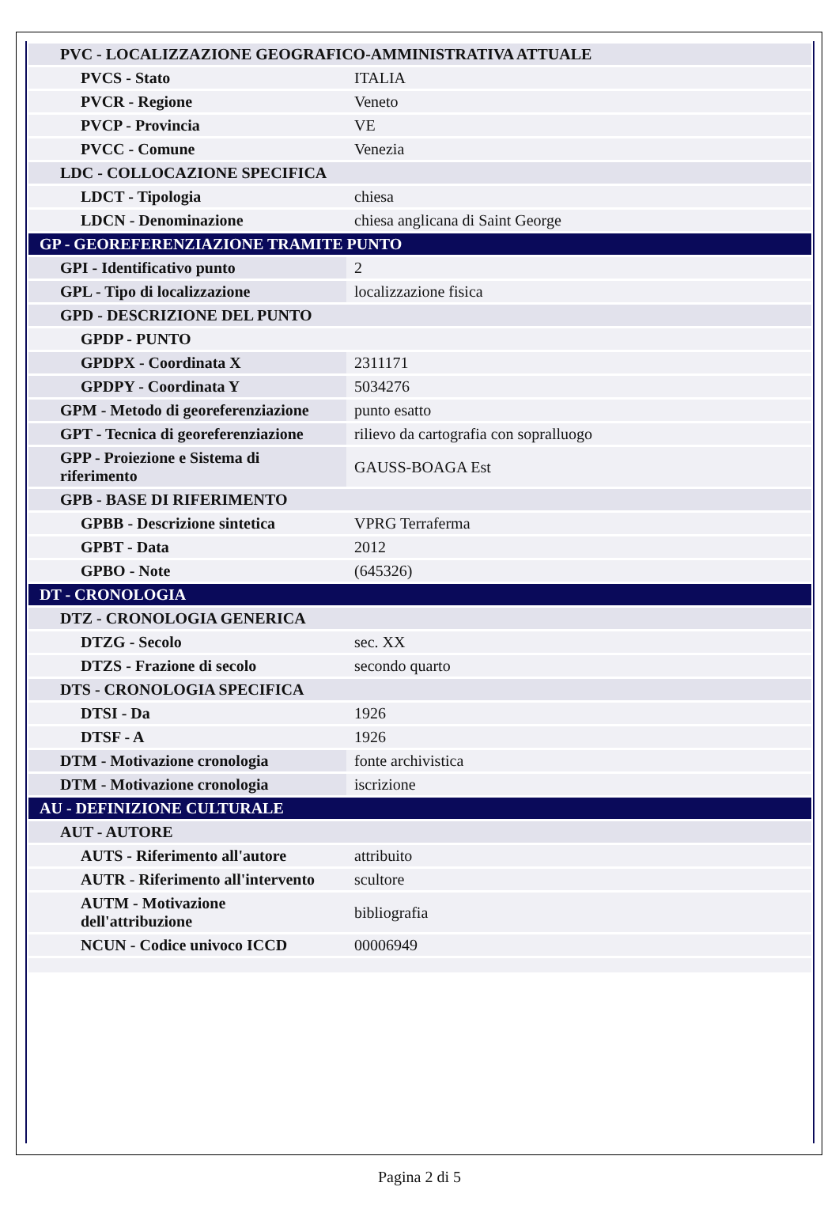| PVC - LOCALIZZAZIONE GEOGRAFICO-AMMINISTRATIVA ATTUALE | |
| PVCS - Stato | ITALIA |
| PVCR - Regione | Veneto |
| PVCP - Provincia | VE |
| PVCC - Comune | Venezia |
| LDC - COLLOCAZIONE SPECIFICA | |
| LDCT - Tipologia | chiesa |
| LDCN - Denominazione | chiesa anglicana di Saint George |
| GP - GEOREFERENZIAZIONE TRAMITE PUNTO | |
| GPI - Identificativo punto | 2 |
| GPL - Tipo di localizzazione | localizzazione fisica |
| GPD - DESCRIZIONE DEL PUNTO | |
| GPDP - PUNTO | |
| GPDPX - Coordinata X | 2311171 |
| GPDPY - Coordinata Y | 5034276 |
| GPM - Metodo di georeferenziazione | punto esatto |
| GPT - Tecnica di georeferenziazione | rilievo da cartografia con sopralluogo |
| GPP - Proiezione e Sistema di riferimento | GAUSS-BOAGA Est |
| GPB - BASE DI RIFERIMENTO | |
| GPBB - Descrizione sintetica | VPRG Terraferma |
| GPBT - Data | 2012 |
| GPBO - Note | (645326) |
| DT - CRONOLOGIA | |
| DTZ - CRONOLOGIA GENERICA | |
| DTZG - Secolo | sec. XX |
| DTZS - Frazione di secolo | secondo quarto |
| DTS - CRONOLOGIA SPECIFICA | |
| DTSI - Da | 1926 |
| DTSF - A | 1926 |
| DTM - Motivazione cronologia | fonte archivistica |
| DTM - Motivazione cronologia | iscrizione |
| AU - DEFINIZIONE CULTURALE | |
| AUT - AUTORE | |
| AUTS - Riferimento all'autore | attribuito |
| AUTR - Riferimento all'intervento | scultore |
| AUTM - Motivazione dell'attribuzione | bibliografia |
| NCUN - Codice univoco ICCD | 00006949 |
Pagina 2 di 5